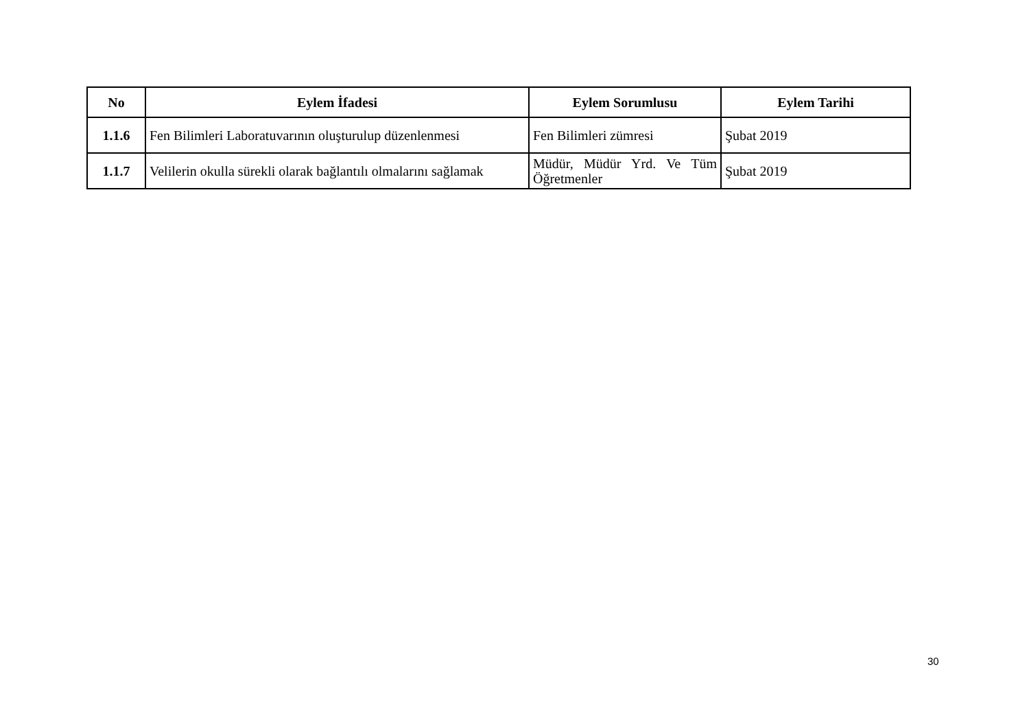| No | Eylem İfadesi | Eylem Sorumlusu | Eylem Tarihi |
| --- | --- | --- | --- |
| 1.1.6 | Fen Bilimleri Laboratuvarının oluşturulup düzenlenmesi | Fen Bilimleri zümresi | Şubat 2019 |
| 1.1.7 | Velilerin okulla sürekli olarak bağlantılı olmalarını sağlamak | Müdür, Müdür Yrd. Ve Tüm Öğretmenler | Şubat 2019 |
30